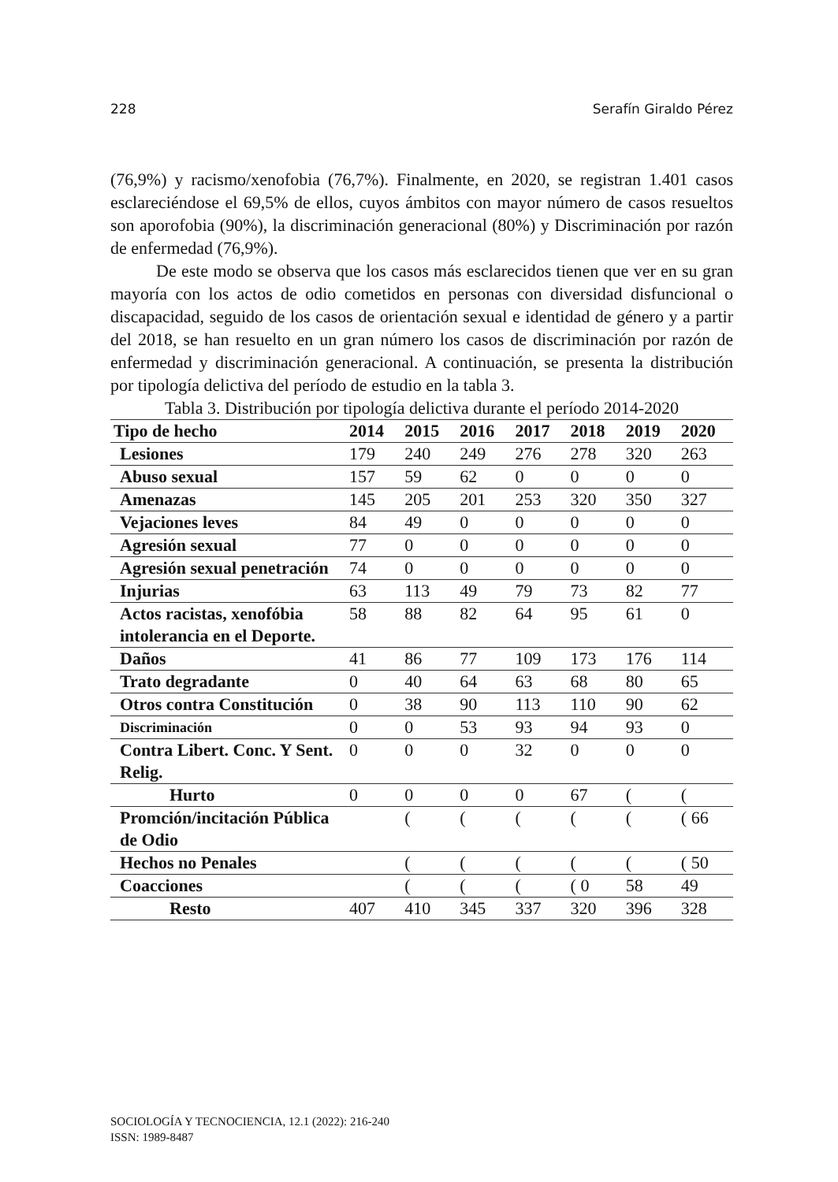228 Serafín Giraldo Pérez
(76,9%) y racismo/xenofobia (76,7%). Finalmente, en 2020, se registran 1.401 casos esclareciéndose el 69,5% de ellos, cuyos ámbitos con mayor número de casos resueltos son aporofobia (90%), la discriminación generacional (80%) y Discriminación por razón de enfermedad (76,9%).
De este modo se observa que los casos más esclarecidos tienen que ver en su gran mayoría con los actos de odio cometidos en personas con diversidad disfuncional o discapacidad, seguido de los casos de orientación sexual e identidad de género y a partir del 2018, se han resuelto en un gran número los casos de discriminación por razón de enfermedad y discriminación generacional. A continuación, se presenta la distribución por tipología delictiva del período de estudio en la tabla 3.
Tabla 3. Distribución por tipología delictiva durante el período 2014-2020
| Tipo de hecho | 2014 | 2015 | 2016 | 2017 | 2018 | 2019 | 2020 |
| --- | --- | --- | --- | --- | --- | --- | --- |
| Lesiones | 179 | 240 | 249 | 276 | 278 | 320 | 263 |
| Abuso sexual | 157 | 59 | 62 | 0 | 0 | 0 | 0 |
| Amenazas | 145 | 205 | 201 | 253 | 320 | 350 | 327 |
| Vejaciones leves | 84 | 49 | 0 | 0 | 0 | 0 | 0 |
| Agresión sexual | 77 | 0 | 0 | 0 | 0 | 0 | 0 |
| Agresión sexual penetración | 74 | 0 | 0 | 0 | 0 | 0 | 0 |
| Injurias | 63 | 113 | 49 | 79 | 73 | 82 | 77 |
| Actos racistas, xenofóbia intolerancia en el Deporte. | 58 | 88 | 82 | 64 | 95 | 61 | 0 |
| Daños | 41 | 86 | 77 | 109 | 173 | 176 | 114 |
| Trato degradante | 0 | 40 | 64 | 63 | 68 | 80 | 65 |
| Otros contra Constitución | 0 | 38 | 90 | 113 | 110 | 90 | 62 |
| Discriminación | 0 | 0 | 53 | 93 | 94 | 93 | 0 |
| Contra Libert. Conc. Y Sent. Relig. | 0 | 0 | 0 | 32 | 0 | 0 | 0 |
| Hurto | 0 | 0 | 0 | 0 | 67 | ( | ( |
| Promción/incitación Pública de Odio | | ( | ( | ( | ( | ( | ( 66 |
| Hechos no Penales | | ( | ( | ( | ( | ( | ( 50 |
| Coacciones | | ( | ( | ( | ( 0 | 58 | 49 |
| Resto | 407 | 410 | 345 | 337 | 320 | 396 | 328 |
SOCIOLOGÍA Y TECNOCIENCIA, 12.1 (2022): 216-240
ISSN: 1989-8487